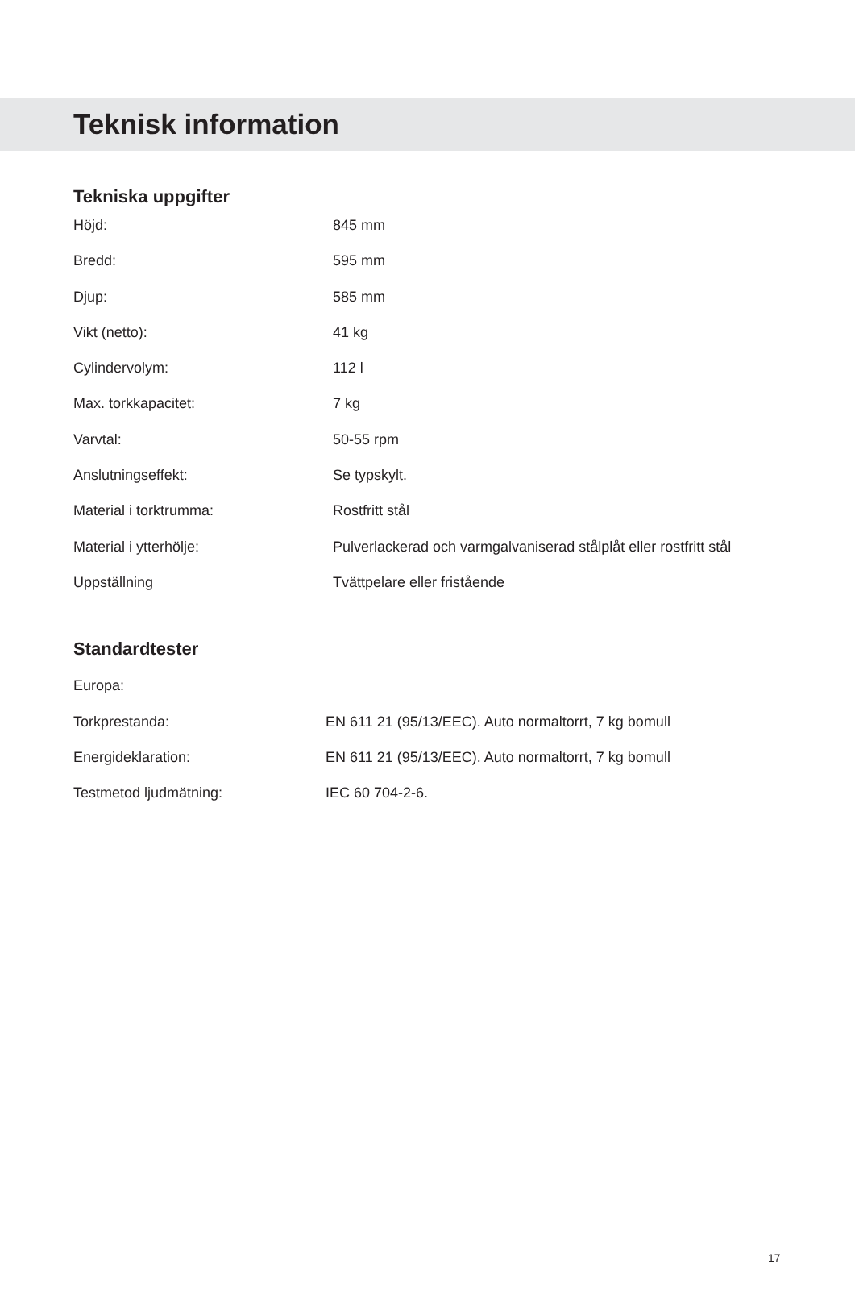Teknisk information
Tekniska uppgifter
| Höjd: | 845 mm |
| Bredd: | 595 mm |
| Djup: | 585 mm |
| Vikt (netto): | 41 kg |
| Cylindervolym: | 112 l |
| Max. torkkapacitet: | 7 kg |
| Varvtal: | 50-55 rpm |
| Anslutningseffekt: | Se typskylt. |
| Material i torktrumma: | Rostfritt stål |
| Material i ytterhölje: | Pulverlackerad och varmgalvaniserad stålplåt eller rostfritt stål |
| Uppställning | Tvättpelare eller fristående |
Standardtester
| Europa: | |
| Torkprestanda: | EN 611 21 (95/13/EEC). Auto normaltorrt, 7 kg bomull |
| Energideklaration: | EN 611 21 (95/13/EEC). Auto normaltorrt, 7 kg bomull |
| Testmetod ljudmätning: | IEC 60 704-2-6. |
17